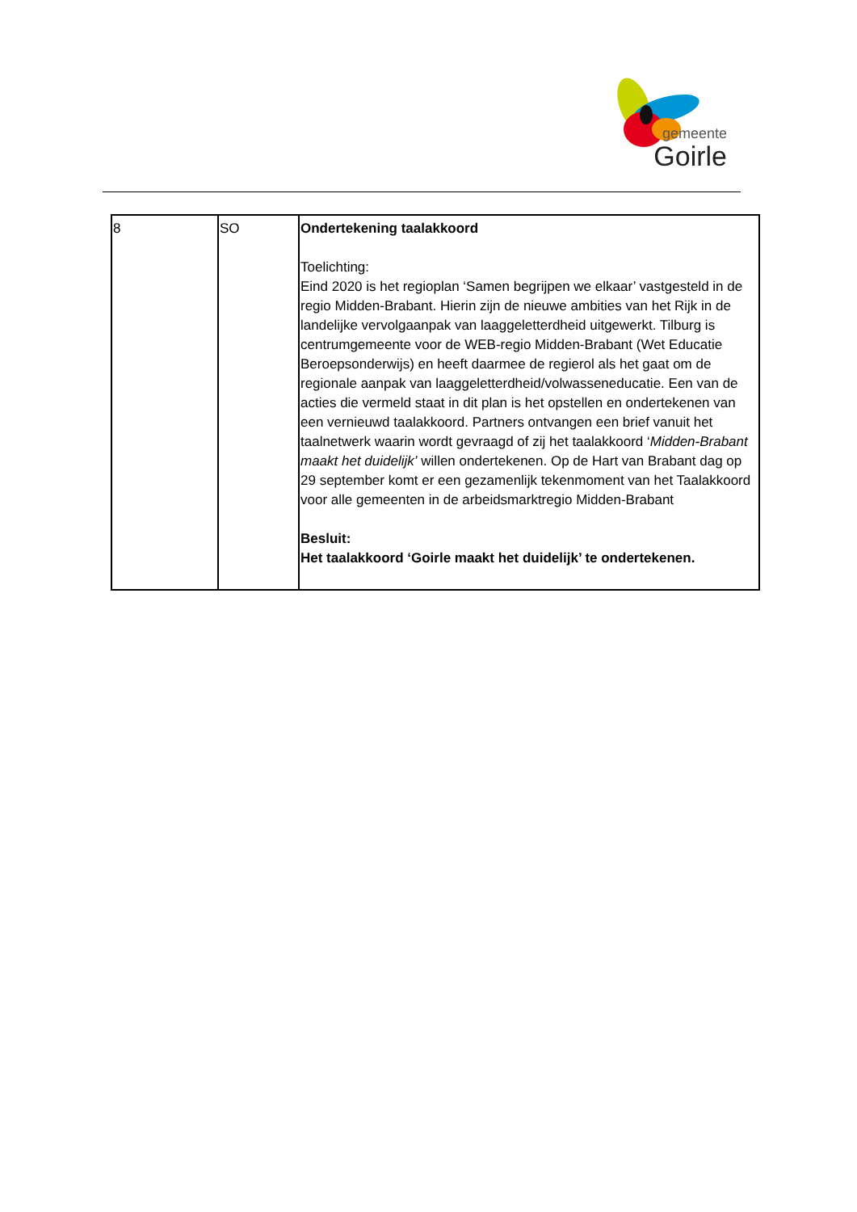gemeente
Goirle
| 8 | SO | Ondertekening taalakkoord Toelichting: Eind 2020 is het regioplan ‘Samen begrijpen we elkaar’ vastgesteld in de regio Midden-Brabant. Hierin zijn de nieuwe ambities van het Rijk in de landelijke vervolgaanpak van laaggeletterdheid uitgewerkt. Tilburg is centrumgemeente voor de WEB-regio Midden-Brabant (Wet Educatie Beroepsonderwijs) en heeft daarmee de regierol als het gaat om de regionale aanpak van laaggeletterdheid/volwasseneducatie. Een van de acties die vermeld staat in dit plan is het opstellen en ondertekenen van een vernieuwd taalakkoord. Partners ontvangen een brief vanuit het taalnetwerk waarin wordt gevraagd of zij het taalakkoord ‘ Midden-Brabant maakt het duidelijk’ willen ondertekenen. Op de Hart van Brabant dag op 29 september komt er een gezamenlijk tekenmoment van het Taalakkoord voor alle gemeenten in de arbeidsmarktregio Midden-Brabant Besluit: Het taalakkoord ‘Goirle maakt het duidelijk’ te ondertekenen. |